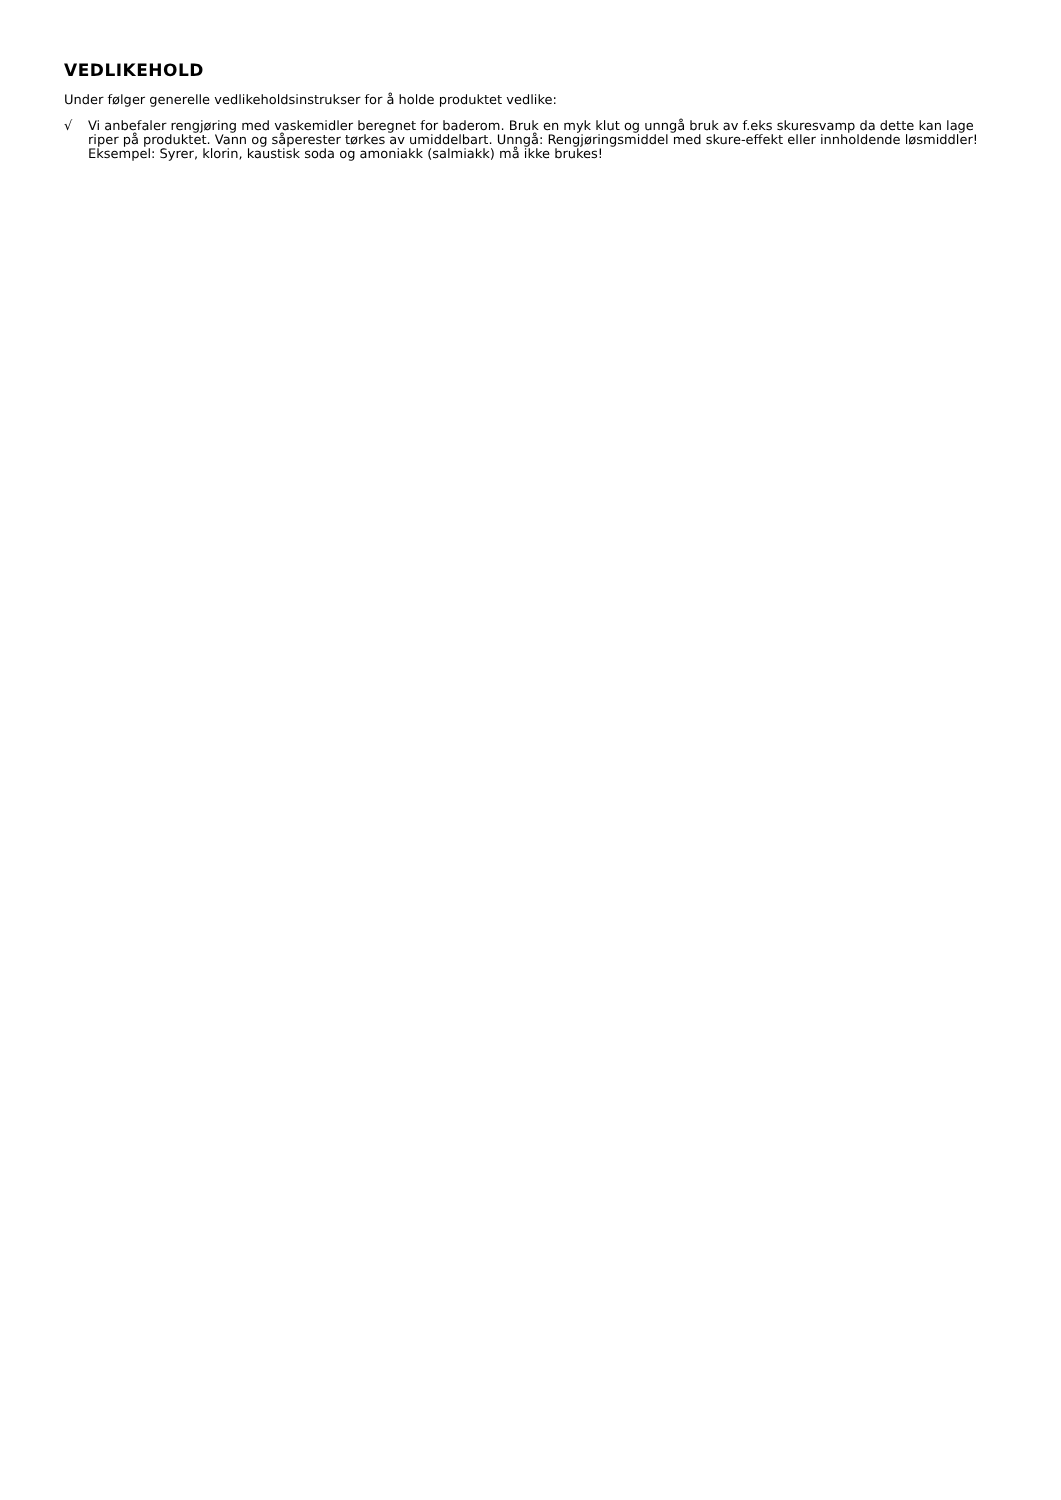VEDLIKEHOLD
Under følger generelle vedlikeholdsinstrukser for å holde produktet vedlike:
√ Vi anbefaler rengjøring med vaskemidler beregnet for baderom. Bruk en myk klut og unngå bruk av f.eks skuresvamp da dette kan lage riper på produktet. Vann og såperester tørkes av umiddelbart. Unngå: Rengjøringsmiddel med skure-effekt eller innholdende løsmiddler! Eksempel: Syrer, klorin, kaustisk soda og amoniakk (salmiakk) må ikke brukes!